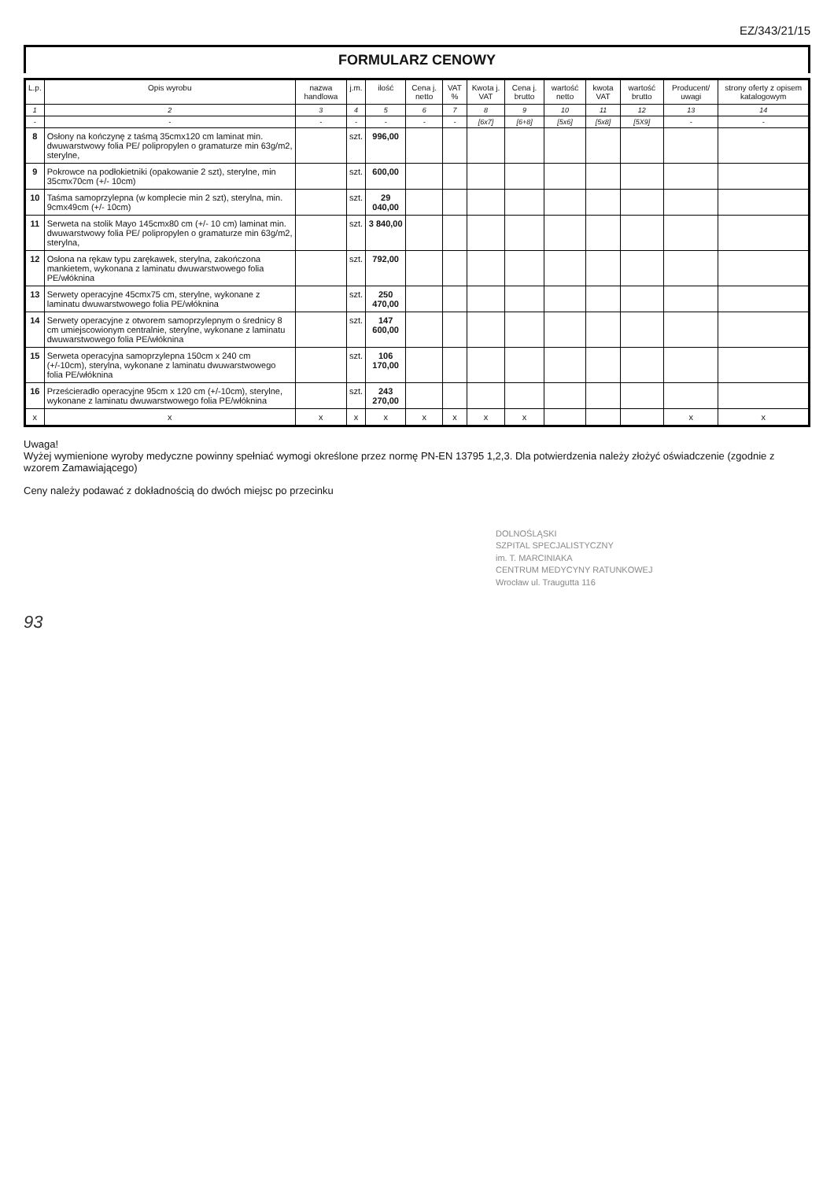EZ/343/21/15
FORMULARZ CENOWY
| L.p. | Opis wyrobu | nazwa handlowa | j.m. | ilość | Cena j. netto | VAT % | Kwota j. VAT | Cena j. brutto | wartość netto | kwota VAT | wartość brutto | Producent/ uwagi | strony oferty z opisem katalogowym |
| --- | --- | --- | --- | --- | --- | --- | --- | --- | --- | --- | --- | --- | --- |
| 1 | 2 | 3 | 4 | 5 | 6 | 7 | 8 | 9 | 10 | 11 | 12 | 13 | 14 |
| - | - | - | - | - | - | - | [6x7] | [6+8] | [5x6] | [5x8] | [5X9] | - | - |
| 8 | Osłony na kończynę z taśmą 35cmx120 cm laminat min. dwuwarstwowy folia PE/ polipropylen o gramaturze min 63g/m2, sterylne, | | szt. | 996,00 | | | | | | | | | |
| 9 | Pokrowce na podłokietniki (opakowanie 2 szt), sterylne, min 35cmx70cm (+/- 10cm) | | szt. | 600,00 | | | | | | | | | |
| 10 | Taśma samoprzylepna (w komplecie min 2 szt), sterylna, min. 9cmx49cm (+/- 10cm) | | szt. | 29 040,00 | | | | | | | | | |
| 11 | Serweta na stolik Mayo 145cmx80 cm (+/- 10 cm) laminat min. dwuwarstwowy folia PE/ polipropylen o gramaturze min 63g/m2, sterylna, | | szt. | 3 840,00 | | | | | | | | | |
| 12 | Osłona na rękaw typu zarękawek, sterylna, zakończona mankietem, wykonana z laminatu dwuwarstwowego folia PE/włóknina | | szt. | 792,00 | | | | | | | | | |
| 13 | Serwety operacyjne 45cmx75 cm, sterylne, wykonane z laminatu dwuwarstwowego folia PE/włóknina | | szt. | 250 470,00 | | | | | | | | | |
| 14 | Serwety operacyjne z otworem samoprzylepnym o średnicy 8 cm umiejscowionym centralnie, sterylne, wykonane z laminatu dwuwarstwowego folia PE/włóknina | | szt. | 147 600,00 | | | | | | | | | |
| 15 | Serweta operacyjna samoprzylepna 150cm x 240 cm (+/-10cm), sterylna, wykonane z laminatu dwuwarstwowego folia PE/włóknina | | szt. | 106 170,00 | | | | | | | | | |
| 16 | Prześcieradło operacyjne 95cm x 120 cm (+/-10cm), sterylne, wykonane z laminatu dwuwarstwowego folia PE/włóknina | | szt. | 243 270,00 | | | | | | | | | |
| x | x | x | x | x | x | x | x | x | | | | x | x |
Uwaga!
Wyżej wymienione wyroby medyczne powinny spełniać wymogi określone przez normę PN-EN 13795 1,2,3. Dla potwierdzenia należy złożyć oświadczenie (zgodnie z wzorem Zamawiającego)
Ceny należy podawać z dokładnością do dwóch miejsc po przecinku
DOLNOŚLĄSKI
SZPITAL SPECJALISTYCZNY
im. T. MARCINIAKA
CENTRUM MEDYCYNY RATUNKOWEJ
Wrocław ul. Traugutta 116
93